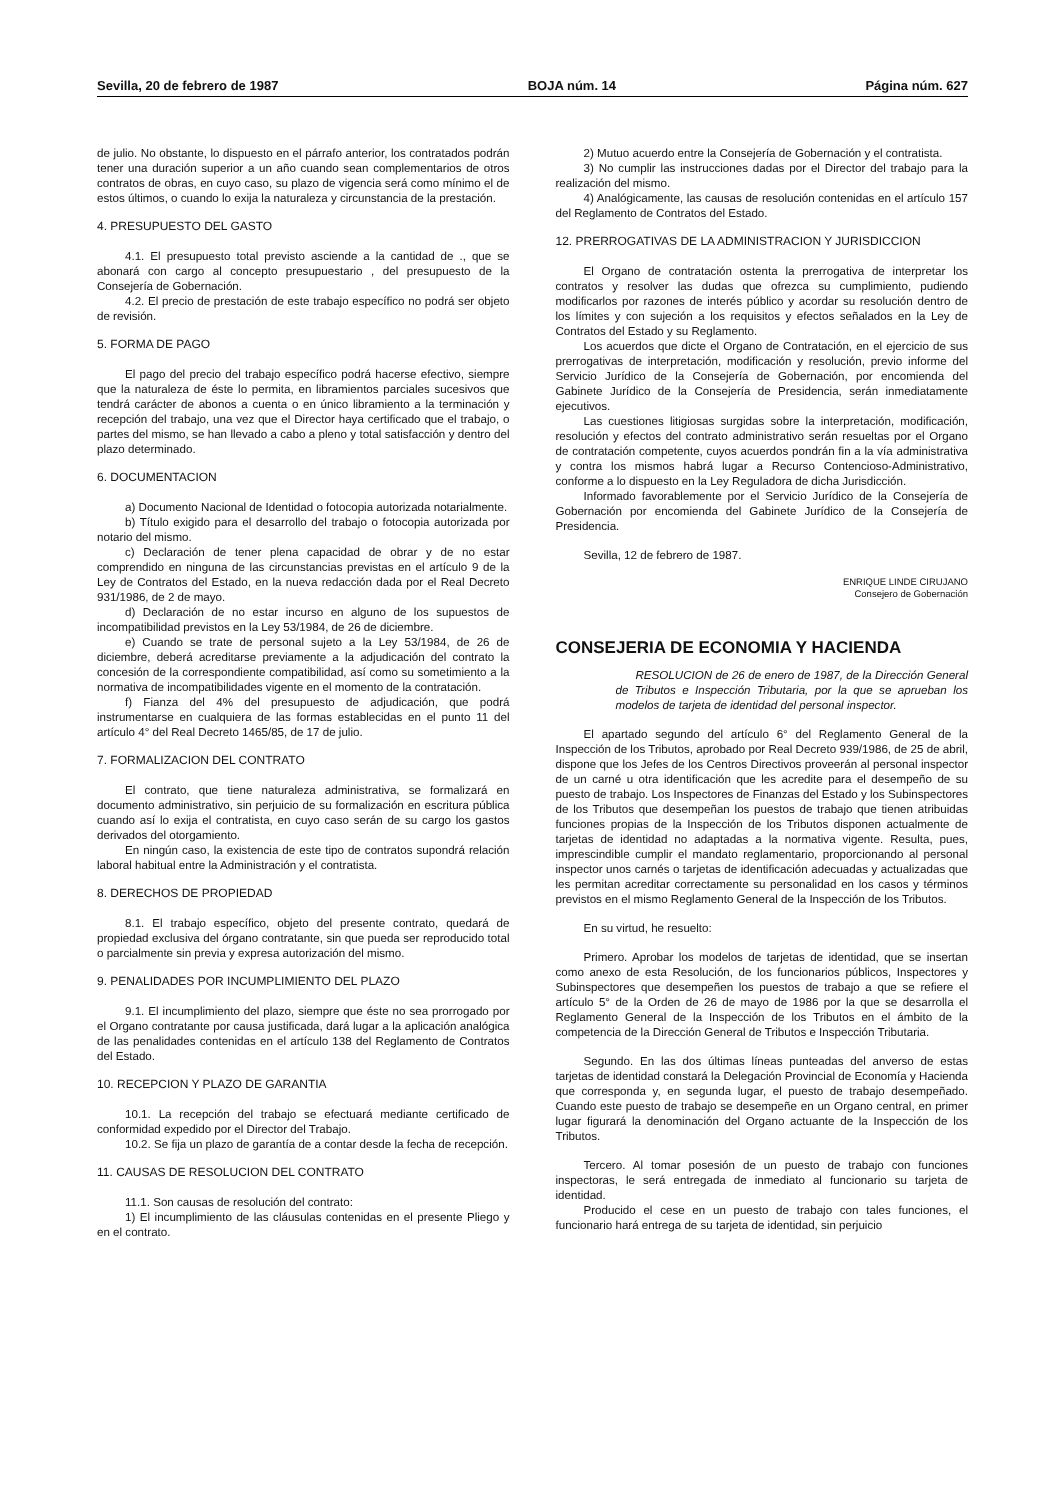Sevilla, 20 de febrero de 1987 BOJA núm. 14 Página núm. 627
de julio. No obstante, lo dispuesto en el párrafo anterior, los contratados podrán tener una duración superior a un año cuando sean complementarios de otros contratos de obras, en cuyo caso, su plazo de vigencia será como mínimo el de estos últimos, o cuando lo exija la naturaleza y circunstancia de la prestación.
4. PRESUPUESTO DEL GASTO
4.1. El presupuesto total previsto asciende a la cantidad de ., que se abonará con cargo al concepto presupuestario , del presupuesto de la Consejería de Gobernación.
4.2. El precio de prestación de este trabajo específico no podrá ser objeto de revisión.
5. FORMA DE PAGO
El pago del precio del trabajo específico podrá hacerse efectivo, siempre que la naturaleza de éste lo permita, en libramientos parciales sucesivos que tendrá carácter de abonos a cuenta o en único libramiento a la terminación y recepción del trabajo, una vez que el Director haya certificado que el trabajo, o partes del mismo, se han llevado a cabo a pleno y total satisfacción y dentro del plazo determinado.
6. DOCUMENTACION
a) Documento Nacional de Identidad o fotocopia autorizada notarialmente.
b) Título exigido para el desarrollo del trabajo o fotocopia autorizada por notario del mismo.
c) Declaración de tener plena capacidad de obrar y de no estar comprendido en ninguna de las circunstancias previstas en el artículo 9 de la Ley de Contratos del Estado, en la nueva redacción dada por el Real Decreto 931/1986, de 2 de mayo.
d) Declaración de no estar incurso en alguno de los supuestos de incompatibilidad previstos en la Ley 53/1984, de 26 de diciembre.
e) Cuando se trate de personal sujeto a la Ley 53/1984, de 26 de diciembre, deberá acreditarse previamente a la adjudicación del contrato la concesión de la correspondiente compatibilidad, así como su sometimiento a la normativa de incompatibilidades vigente en el momento de la contratación.
f) Fianza del 4% del presupuesto de adjudicación, que podrá instrumentarse en cualquiera de las formas establecidas en el punto 11 del artículo 4° del Real Decreto 1465/85, de 17 de julio.
7. FORMALIZACION DEL CONTRATO
El contrato, que tiene naturaleza administrativa, se formalizará en documento administrativo, sin perjuicio de su formalización en escritura pública cuando así lo exija el contratista, en cuyo caso serán de su cargo los gastos derivados del otorgamiento.
En ningún caso, la existencia de este tipo de contratos supondrá relación laboral habitual entre la Administración y el contratista.
8. DERECHOS DE PROPIEDAD
8.1. El trabajo específico, objeto del presente contrato, quedará de propiedad exclusiva del órgano contratante, sin que pueda ser reproducido total o parcialmente sin previa y expresa autorización del mismo.
9. PENALIDADES POR INCUMPLIMIENTO DEL PLAZO
9.1. El incumplimiento del plazo, siempre que éste no sea prorrogado por el Organo contratante por causa justificada, dará lugar a la aplicación analógica de las penalidades contenidas en el artículo 138 del Reglamento de Contratos del Estado.
10. RECEPCION Y PLAZO DE GARANTIA
10.1. La recepción del trabajo se efectuará mediante certificado de conformidad expedido por el Director del Trabajo.
10.2. Se fija un plazo de garantía de a contar desde la fecha de recepción.
11. CAUSAS DE RESOLUCION DEL CONTRATO
11.1. Son causas de resolución del contrato:
1) El incumplimiento de las cláusulas contenidas en el presente Pliego y en el contrato.
2) Mutuo acuerdo entre la Consejería de Gobernación y el contratista.
3) No cumplir las instrucciones dadas por el Director del trabajo para la realización del mismo.
4) Analógicamente, las causas de resolución contenidas en el artículo 157 del Reglamento de Contratos del Estado.
12. PRERROGATIVAS DE LA ADMINISTRACION Y JURISDICCION
El Organo de contratación ostenta la prerrogativa de interpretar los contratos y resolver las dudas que ofrezca su cumplimiento, pudiendo modificarlos por razones de interés público y acordar su resolución dentro de los límites y con sujeción a los requisitos y efectos señalados en la Ley de Contratos del Estado y su Reglamento.
Los acuerdos que dicte el Organo de Contratación, en el ejercicio de sus prerrogativas de interpretación, modificación y resolución, previo informe del Servicio Jurídico de la Consejería de Gobernación, por encomienda del Gabinete Jurídico de la Consejería de Presidencia, serán inmediatamente ejecutivos.
Las cuestiones litigiosas surgidas sobre la interpretación, modificación, resolución y efectos del contrato administrativo serán resueltas por el Organo de contratación competente, cuyos acuerdos pondrán fin a la vía administrativa y contra los mismos habrá lugar a Recurso Contencioso-Administrativo, conforme a lo dispuesto en la Ley Reguladora de dicha Jurisdicción.
Informado favorablemente por el Servicio Jurídico de la Consejería de Gobernación por encomienda del Gabinete Jurídico de la Consejería de Presidencia.
Sevilla, 12 de febrero de 1987.
ENRIQUE LINDE CIRUJANO
Consejero de Gobernación
CONSEJERIA DE ECONOMIA Y HACIENDA
RESOLUCION de 26 de enero de 1987, de la Dirección General de Tributos e Inspección Tributaria, por la que se aprueban los modelos de tarjeta de identidad del personal inspector.
El apartado segundo del artículo 6° del Reglamento General de la Inspección de los Tributos, aprobado por Real Decreto 939/1986, de 25 de abril, dispone que los Jefes de los Centros Directivos proveerán al personal inspector de un carné u otra identificación que les acredite para el desempeño de su puesto de trabajo. Los Inspectores de Finanzas del Estado y los Subinspectores de los Tributos que desempeñan los puestos de trabajo que tienen atribuidas funciones propias de la Inspección de los Tributos disponen actualmente de tarjetas de identidad no adaptadas a la normativa vigente. Resulta, pues, imprescindible cumplir el mandato reglamentario, proporcionando al personal inspector unos carnés o tarjetas de identificación adecuadas y actualizadas que les permitan acreditar correctamente su personalidad en los casos y términos previstos en el mismo Reglamento General de la Inspección de los Tributos.
En su virtud, he resuelto:
Primero. Aprobar los modelos de tarjetas de identidad, que se insertan como anexo de esta Resolución, de los funcionarios públicos, Inspectores y Subinspectores que desempeñen los puestos de trabajo a que se refiere el artículo 5° de la Orden de 26 de mayo de 1986 por la que se desarrolla el Reglamento General de la Inspección de los Tributos en el ámbito de la competencia de la Dirección General de Tributos e Inspección Tributaria.
Segundo. En las dos últimas líneas punteadas del anverso de estas tarjetas de identidad constará la Delegación Provincial de Economía y Hacienda que corresponda y, en segunda lugar, el puesto de trabajo desempeñado. Cuando este puesto de trabajo se desempeñe en un Organo central, en primer lugar figurará la denominación del Organo actuante de la Inspección de los Tributos.
Tercero. Al tomar posesión de un puesto de trabajo con funciones inspectoras, le será entregada de inmediato al funcionario su tarjeta de identidad.
Producido el cese en un puesto de trabajo con tales funciones, el funcionario hará entrega de su tarjeta de identidad, sin perjuicio